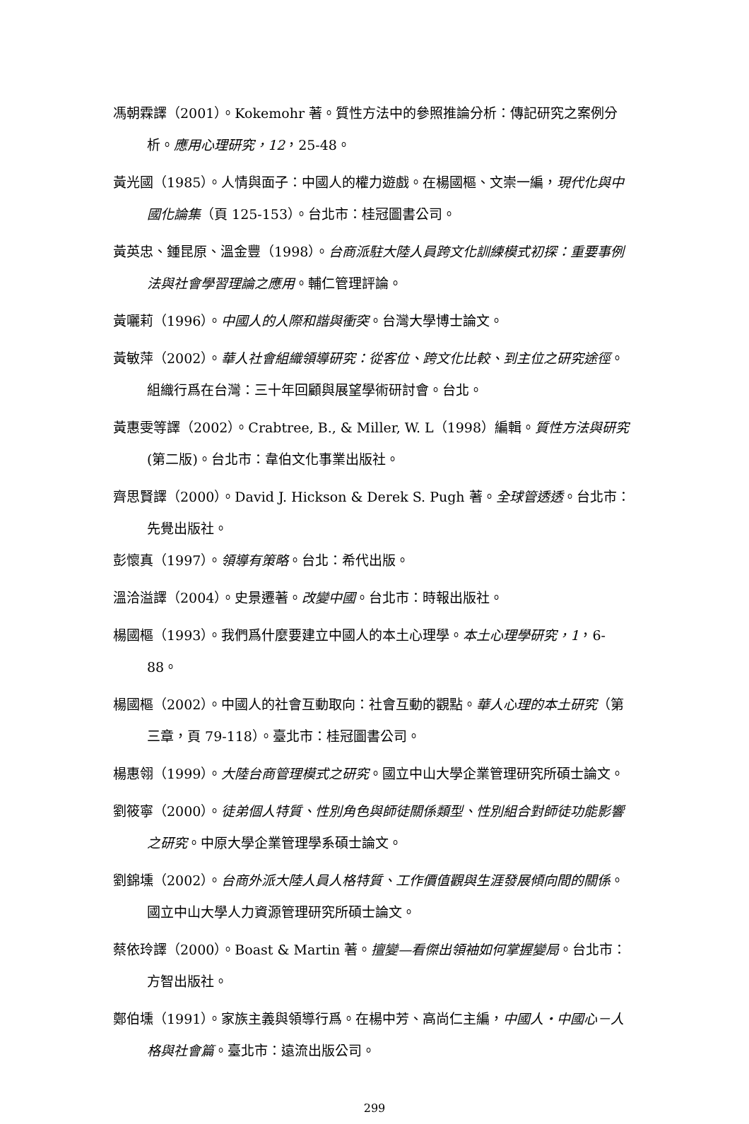馮朝霖譯（2001）。Kokemohr 著。質性方法中的參照推論分析：傳記研究之案例分析。應用心理研究，12，25-48。
黃光國（1985）。人情與面子：中國人的權力遊戲。在楊國樞、文崇一編，現代化與中國化論集（頁 125-153）。台北市：桂冠圖書公司。
黃英忠、鍾昆原、溫金豐（1998）。台商派駐大陸人員跨文化訓練模式初探：重要事例法與社會學習理論之應用。輔仁管理評論。
黃囇莉（1996）。中國人的人際和諧與衝突。台灣大學博士論文。
黃敏萍（2002）。華人社會組織領導研究：從客位、跨文化比較、到主位之研究途徑。組織行爲在台灣：三十年回顧與展望學術研討會。台北。
黃惠雯等譯（2002）。Crabtree, B., & Miller, W. L（1998）編輯。質性方法與研究 (第二版)。台北市：韋伯文化事業出版社。
齊思賢譯（2000）。David J. Hickson & Derek S. Pugh 著。全球管透透。台北市：先覺出版社。
彭懷真（1997）。領導有策略。台北：希代出版。
溫洽溢譯（2004）。史景遷著。改變中國。台北市：時報出版社。
楊國樞（1993）。我們爲什麼要建立中國人的本土心理學。本土心理學研究，1，6-88。
楊國樞（2002）。中國人的社會互動取向：社會互動的觀點。華人心理的本土研究（第三章，頁 79-118）。臺北市：桂冠圖書公司。
楊惠翎（1999）。大陸台商管理模式之研究。國立中山大學企業管理研究所碩士論文。
劉筱寧（2000）。徒弟個人特質、性別角色與師徒關係類型、性別組合對師徒功能影響之研究。中原大學企業管理學系碩士論文。
劉錦壎（2002）。台商外派大陸人員人格特質、工作價值觀與生涯發展傾向間的關係。國立中山大學人力資源管理研究所碩士論文。
蔡依玲譯（2000）。Boast & Martin 著。擅變—看傑出領袖如何掌握變局。台北市：方智出版社。
鄭伯壎（1991）。家族主義與領導行爲。在楊中芳、高尚仁主編，中國人・中國心－人格與社會篇。臺北市：遠流出版公司。
299